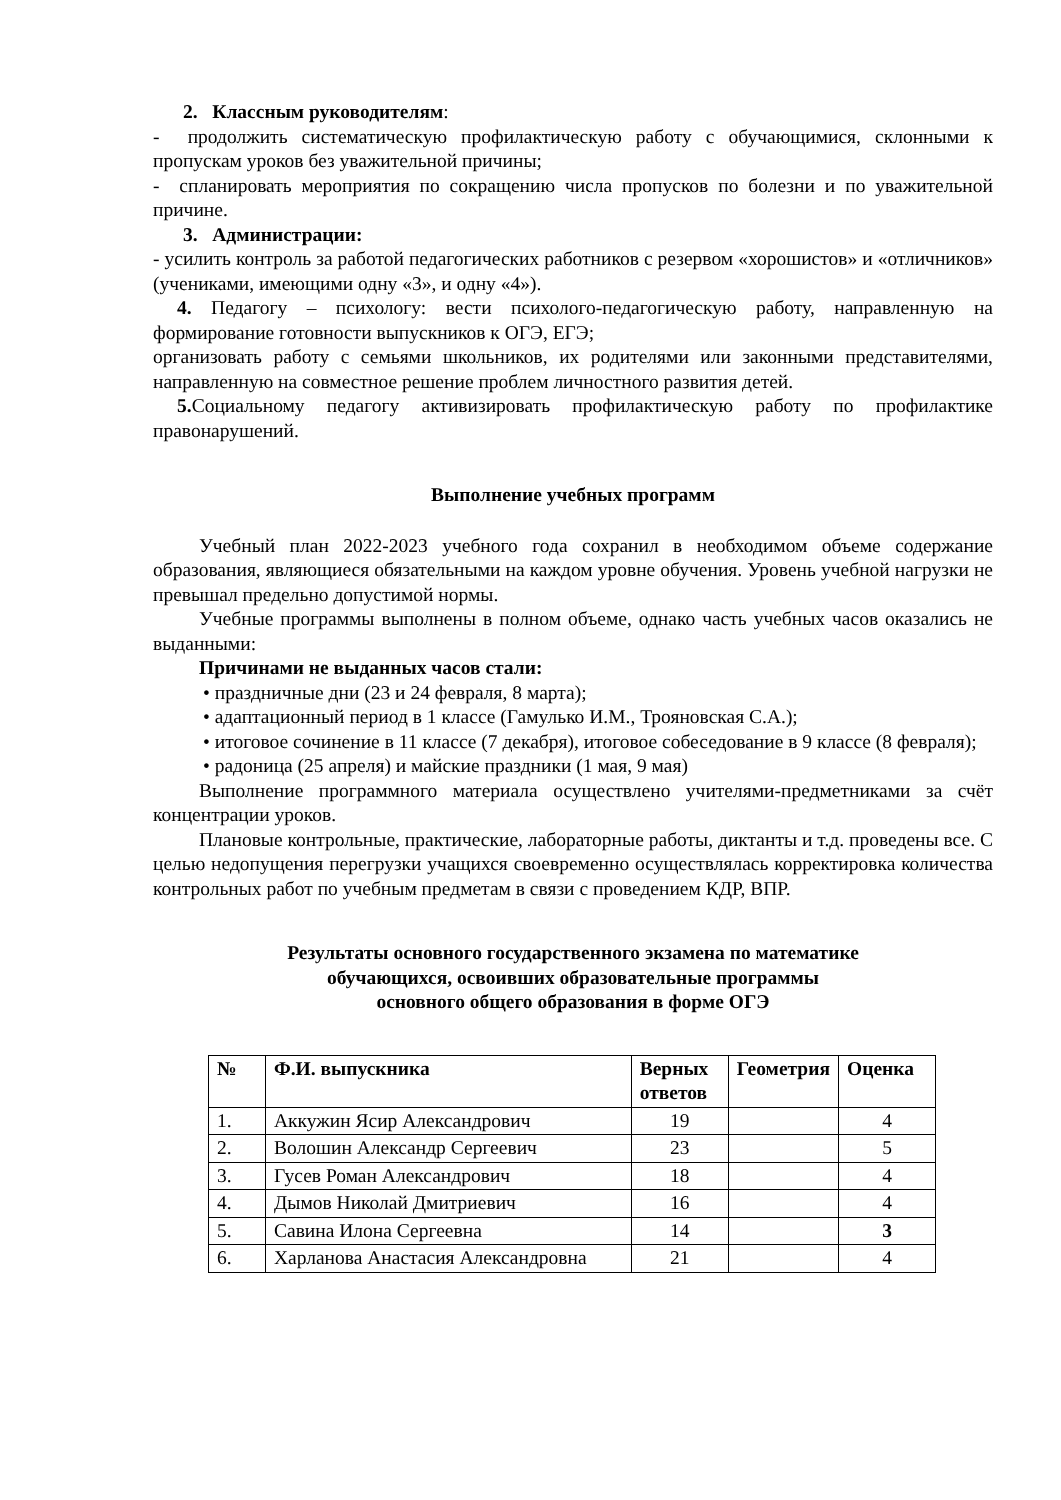2. Классным руководителям:
- продолжить систематическую профилактическую работу с обучающимися, склонными к пропускам уроков без уважительной причины;
- спланировать мероприятия по сокращению числа пропусков по болезни и по уважительной причине.
3. Администрации:
- усилить контроль за работой педагогических работников с резервом «хорошистов» и «отличников» (учениками, имеющими одну «3», и одну «4»).
4. Педагогу – психологу: вести психолого-педагогическую работу, направленную на формирование готовности выпускников к ОГЭ, ЕГЭ;
организовать работу с семьями школьников, их родителями или законными представителями, направленную на совместное решение проблем личностного развития детей.
5. Социальному педагогу активизировать профилактическую работу по профилактике правонарушений.
Выполнение учебных программ
Учебный план 2022-2023 учебного года сохранил в необходимом объеме содержание образования, являющиеся обязательными на каждом уровне обучения. Уровень учебной нагрузки не превышал предельно допустимой нормы.
Учебные программы выполнены в полном объеме, однако часть учебных часов оказались не выданными:
Причинами не выданных часов стали:
• праздничные дни (23 и 24 февраля, 8 марта);
• адаптационный период в 1 классе (Гамулько И.М., Трояновская С.А.);
• итоговое сочинение в 11 классе (7 декабря), итоговое собеседование в 9 классе (8 февраля);
• радоница (25 апреля) и майские праздники (1 мая, 9 мая)
Выполнение программного материала осуществлено учителями-предметниками за счёт концентрации уроков.
Плановые контрольные, практические, лабораторные работы, диктанты и т.д. проведены все. С целью недопущения перегрузки учащихся своевременно осуществлялась корректировка количества контрольных работ по учебным предметам в связи с проведением КДР, ВПР.
Результаты основного государственного экзамена по математике
обучающихся, освоивших образовательные программы
основного общего образования в форме ОГЭ
| № | Ф.И. выпускника | Верных ответов | Геометрия | Оценка |
| --- | --- | --- | --- | --- |
| 1. | Аккужин Ясир Александрович | 19 | | 4 |
| 2. | Волошин Александр Сергеевич | 23 | | 5 |
| 3. | Гусев Роман Александрович | 18 | | 4 |
| 4. | Дымов Николай Дмитриевич | 16 | | 4 |
| 5. | Савина Илона Сергеевна | 14 | | 3 |
| 6. | Харланова Анастасия Александровна | 21 | | 4 |